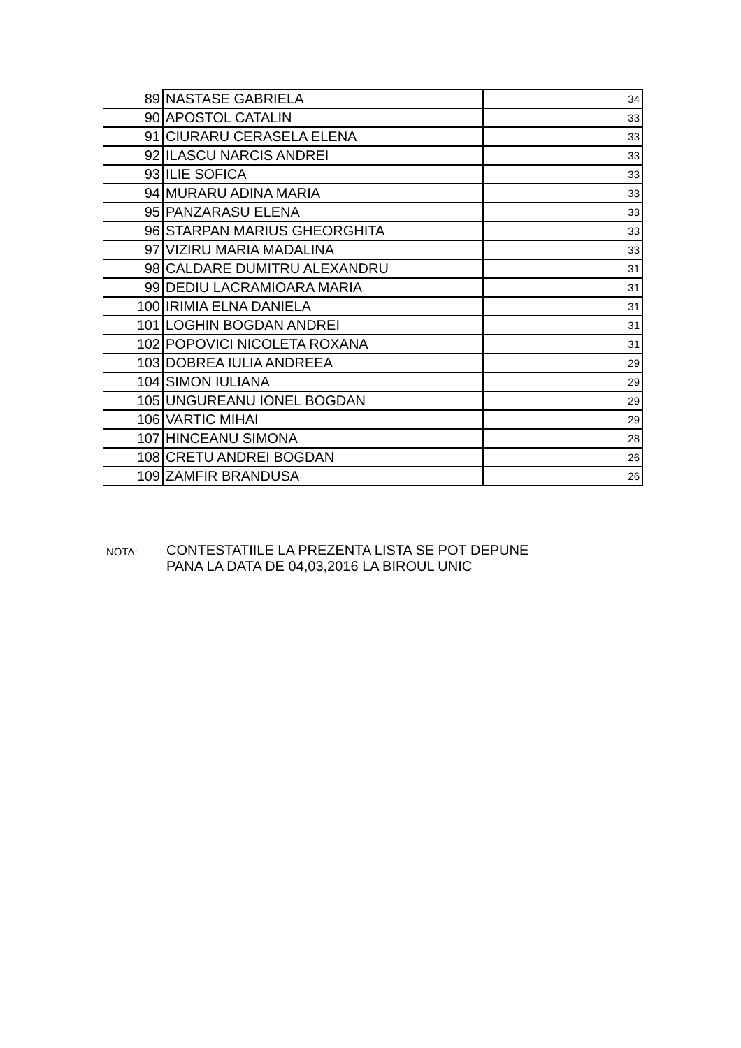| 89 | NASTASE GABRIELA | 34 |
| 90 | APOSTOL CATALIN | 33 |
| 91 | CIURARU CERASELA ELENA | 33 |
| 92 | ILASCU NARCIS ANDREI | 33 |
| 93 | ILIE SOFICA | 33 |
| 94 | MURARU ADINA MARIA | 33 |
| 95 | PANZARASU ELENA | 33 |
| 96 | STARPAN MARIUS GHEORGHITA | 33 |
| 97 | VIZIRU MARIA MADALINA | 33 |
| 98 | CALDARE DUMITRU ALEXANDRU | 31 |
| 99 | DEDIU LACRAMIOARA MARIA | 31 |
| 100 | IRIMIA ELNA DANIELA | 31 |
| 101 | LOGHIN BOGDAN ANDREI | 31 |
| 102 | POPOVICI NICOLETA ROXANA | 31 |
| 103 | DOBREA IULIA ANDREEA | 29 |
| 104 | SIMON IULIANA | 29 |
| 105 | UNGUREANU IONEL BOGDAN | 29 |
| 106 | VARTIC MIHAI | 29 |
| 107 | HINCEANU SIMONA | 28 |
| 108 | CRETU ANDREI BOGDAN | 26 |
| 109 | ZAMFIR BRANDUSA | 26 |
NOTA:
CONTESTATIILE LA PREZENTA LISTA SE POT DEPUNE
PANA LA DATA DE 04,03,2016 LA BIROUL UNIC